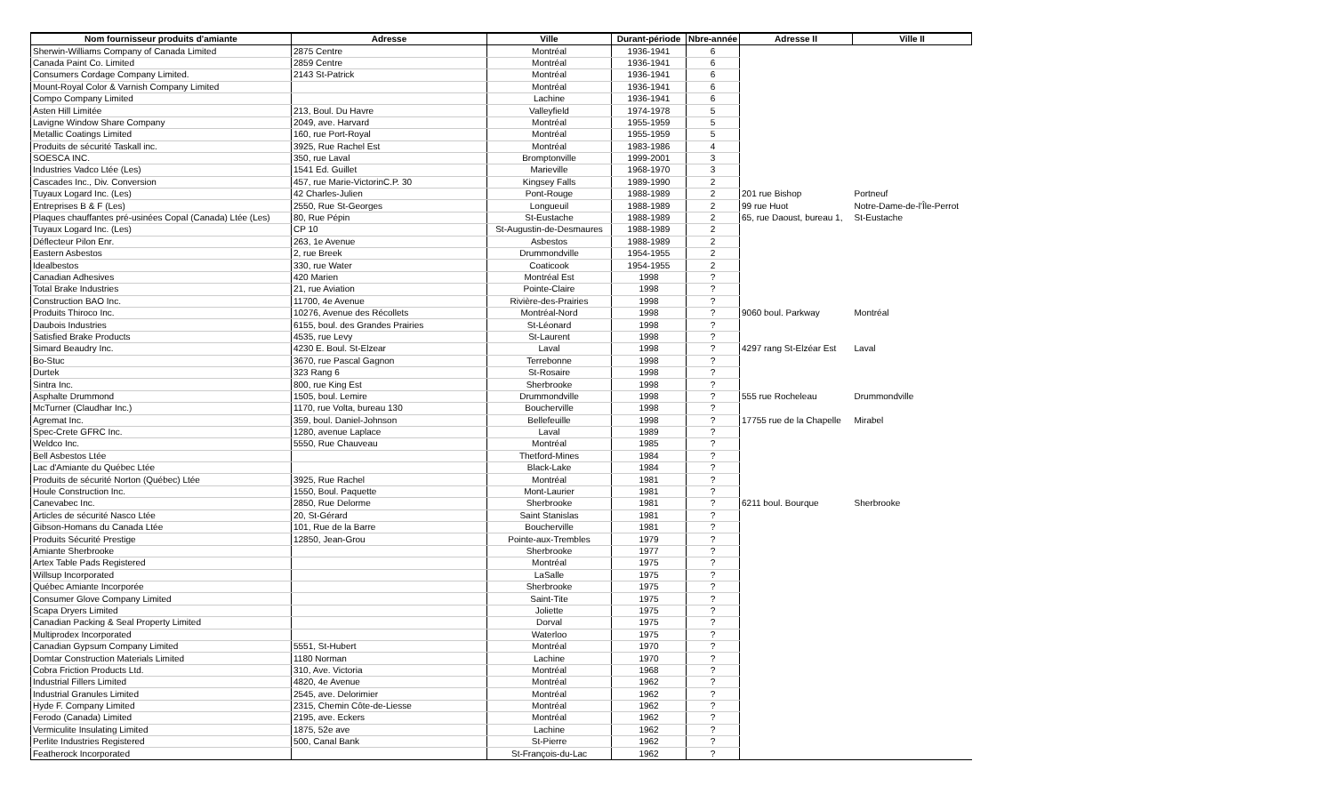| Nom fournisseur produits d'amiante | Adresse | Ville | Durant-période | Nbre-année | Adresse II | Ville II |
| --- | --- | --- | --- | --- | --- | --- |
| Sherwin-Williams Company of Canada Limited | 2875 Centre | Montréal | 1936-1941 | 6 | | |
| Canada Paint Co. Limited | 2859 Centre | Montréal | 1936-1941 | 6 | | |
| Consumers Cordage Company Limited. | 2143 St-Patrick | Montréal | 1936-1941 | 6 | | |
| Mount-Royal Color & Varnish Company Limited | | Montréal | 1936-1941 | 6 | | |
| Compo Company Limited | | Lachine | 1936-1941 | 6 | | |
| Asten Hill Limitée | 213, Boul. Du Havre | Valleyfield | 1974-1978 | 5 | | |
| Lavigne Window Share Company | 2049, ave. Harvard | Montréal | 1955-1959 | 5 | | |
| Metallic Coatings Limited | 160, rue Port-Royal | Montréal | 1955-1959 | 5 | | |
| Produits de sécurité Taskall inc. | 3925, Rue Rachel Est | Montréal | 1983-1986 | 4 | | |
| SOESCA INC. | 350, rue Laval | Bromptonville | 1999-2001 | 3 | | |
| Industries Vadco Ltée (Les) | 1541 Ed. Guillet | Marieville | 1968-1970 | 3 | | |
| Cascades Inc., Div. Conversion | 457, rue Marie-VictorinC.P. 30 | Kingsey Falls | 1989-1990 | 2 | | |
| Tuyaux Logard Inc. (Les) | 42 Charles-Julien | Pont-Rouge | 1988-1989 | 2 | 201 rue Bishop | Portneuf |
| Entreprises B & F (Les) | 2550, Rue St-Georges | Longueuil | 1988-1989 | 2 | 99 rue Huot | Notre-Dame-de-l'Île-Perrot |
| Plaques chauffantes pré-usinées Copal (Canada) Ltée (Les) | 80, Rue Pépin | St-Eustache | 1988-1989 | 2 | 65, rue Daoust, bureau 1, | St-Eustache |
| Tuyaux Logard Inc. (Les) | CP 10 | St-Augustin-de-Desmaures | 1988-1989 | 2 | | |
| Déflecteur Pilon Enr. | 263, 1e Avenue | Asbestos | 1988-1989 | 2 | | |
| Eastern Asbestos | 2, rue Breek | Drummondville | 1954-1955 | 2 | | |
| Idealbestos | 330, rue Water | Coaticook | 1954-1955 | 2 | | |
| Canadian Adhesives | 420 Marien | Montréal Est | 1998 | ? | | |
| Total Brake Industries | 21, rue Aviation | Pointe-Claire | 1998 | ? | | |
| Construction BAO Inc. | 11700, 4e Avenue | Rivière-des-Prairies | 1998 | ? | | |
| Produits Thiroco Inc. | 10276, Avenue des Récollets | Montréal-Nord | 1998 | ? | 9060 boul. Parkway | Montréal |
| Daubois Industries | 6155, boul. des Grandes Prairies | St-Léonard | 1998 | ? | | |
| Satisfied Brake Products | 4535, rue Levy | St-Laurent | 1998 | ? | | |
| Simard Beaudry Inc. | 4230 E. Boul. St-Elzear | Laval | 1998 | ? | 4297 rang St-Elzéar Est | Laval |
| Bo-Stuc | 3670, rue Pascal Gagnon | Terrebonne | 1998 | ? | | |
| Durtek | 323 Rang 6 | St-Rosaire | 1998 | ? | | |
| Sintra Inc. | 800, rue King Est | Sherbrooke | 1998 | ? | | |
| Asphalte Drummond | 1505, boul. Lemire | Drummondville | 1998 | ? | 555 rue Rocheleau | Drummondville |
| McTurner (Claudhar Inc.) | 1170, rue Volta, bureau 130 | Boucherville | 1998 | ? | | |
| Agremat Inc. | 359, boul. Daniel-Johnson | Bellefeuille | 1998 | ? | 17755 rue de la Chapelle | Mirabel |
| Spec-Crete GFRC Inc. | 1280, avenue Laplace | Laval | 1989 | ? | | |
| Weldco Inc. | 5550, Rue Chauveau | Montréal | 1985 | ? | | |
| Bell Asbestos Ltée | | Thetford-Mines | 1984 | ? | | |
| Lac d'Amiante du Québec Ltée | | Black-Lake | 1984 | ? | | |
| Produits de sécurité Norton (Québec) Ltée | 3925, Rue Rachel | Montréal | 1981 | ? | | |
| Houle Construction Inc. | 1550, Boul. Paquette | Mont-Laurier | 1981 | ? | | |
| Canevabec Inc. | 2850, Rue Delorme | Sherbrooke | 1981 | ? | 6211 boul. Bourque | Sherbrooke |
| Articles de sécurité Nasco Ltée | 20, St-Gérard | Saint Stanislas | 1981 | ? | | |
| Gibson-Homans du Canada Ltée | 101, Rue de la Barre | Boucherville | 1981 | ? | | |
| Produits Sécurité Prestige | 12850, Jean-Grou | Pointe-aux-Trembles | 1979 | ? | | |
| Amiante Sherbrooke | | Sherbrooke | 1977 | ? | | |
| Artex Table Pads Registered | | Montréal | 1975 | ? | | |
| Willsup Incorporated | | LaSalle | 1975 | ? | | |
| Québec Amiante Incorporée | | Sherbrooke | 1975 | ? | | |
| Consumer Glove Company Limited | | Saint-Tite | 1975 | ? | | |
| Scapa Dryers Limited | | Joliette | 1975 | ? | | |
| Canadian Packing & Seal Property Limited | | Dorval | 1975 | ? | | |
| Multiprodex Incorporated | | Waterloo | 1975 | ? | | |
| Canadian Gypsum Company Limited | 5551, St-Hubert | Montréal | 1970 | ? | | |
| Domtar Construction Materials Limited | 1180 Norman | Lachine | 1970 | ? | | |
| Cobra Friction Products Ltd. | 310, Ave. Victoria | Montréal | 1968 | ? | | |
| Industrial Fillers Limited | 4820, 4e Avenue | Montréal | 1962 | ? | | |
| Industrial Granules Limited | 2545, ave. Delorimier | Montréal | 1962 | ? | | |
| Hyde F. Company Limited | 2315, Chemin Côte-de-Liesse | Montréal | 1962 | ? | | |
| Ferodo (Canada) Limited | 2195, ave. Eckers | Montréal | 1962 | ? | | |
| Vermiculite Insulating Limited | 1875, 52e ave | Lachine | 1962 | ? | | |
| Perlite Industries Registered | 500, Canal Bank | St-Pierre | 1962 | ? | | |
| Featherock Incorporated | | St-François-du-Lac | 1962 | ? | | |